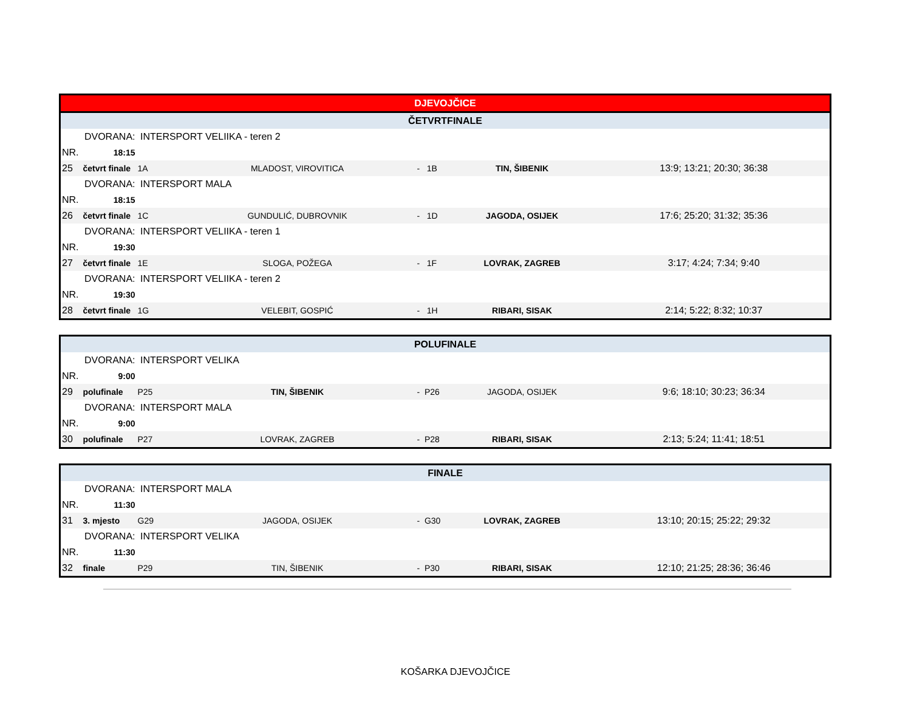| DJEVOJČICE | | | | | | |
| ČETVRTFINALE | | | | | | |
| | DVORANA: | INTERSPORT VELIIKA - teren 2 | | | | |
| NR. | 18:15 | | | | | |
| 25 | četvrt finale | 1A | MLADOST, VIROVITICA | - 1B | TIN, ŠIBENIK | 13:9; 13:21; 20:30; 36:38 |
| | DVORANA: | INTERSPORT MALA | | | | |
| NR. | 18:15 | | | | | |
| 26 | četvrt finale | 1C | GUNDULIĆ, DUBROVNIK | - 1D | JAGODA, OSIJEK | 17:6; 25:20; 31:32; 35:36 |
| | DVORANA: | INTERSPORT VELIIKA - teren 1 | | | | |
| NR. | 19:30 | | | | | |
| 27 | četvrt finale | 1E | SLOGA, POŽEGA | - 1F | LOVRAK, ZAGREB | 3:17; 4:24; 7:34; 9:40 |
| | DVORANA: | INTERSPORT VELIIKA - teren 2 | | | | |
| NR. | 19:30 | | | | | |
| 28 | četvrt finale | 1G | VELEBIT, GOSPIĆ | - 1H | RIBARI, SISAK | 2:14; 5:22; 8:32; 10:37 |
| POLUFINALE | | | | | | |
| | DVORANA: | INTERSPORT VELIKA | | | | |
| NR. | 9:00 | | | | | |
| 29 | polufinale | P25 | TIN, ŠIBENIK | - P26 | JAGODA, OSIJEK | 9:6; 18:10; 30:23; 36:34 |
| | DVORANA: | INTERSPORT MALA | | | | |
| NR. | 9:00 | | | | | |
| 30 | polufinale | P27 | LOVRAK, ZAGREB | - P28 | RIBARI, SISAK | 2:13; 5:24; 11:41; 18:51 |
| FINALE | | | | | | |
| | DVORANA: | INTERSPORT MALA | | | | |
| NR. | 11:30 | | | | | |
| 31 | 3. mjesto | G29 | JAGODA, OSIJEK | - G30 | LOVRAK, ZAGREB | 13:10; 20:15; 25:22; 29:32 |
| | DVORANA: | INTERSPORT VELIKA | | | | |
| NR. | 11:30 | | | | | |
| 32 | finale | P29 | TIN, ŠIBENIK | - P30 | RIBARI, SISAK | 12:10; 21:25; 28:36; 36:46 |
KOŠARKA DJEVOJČICE